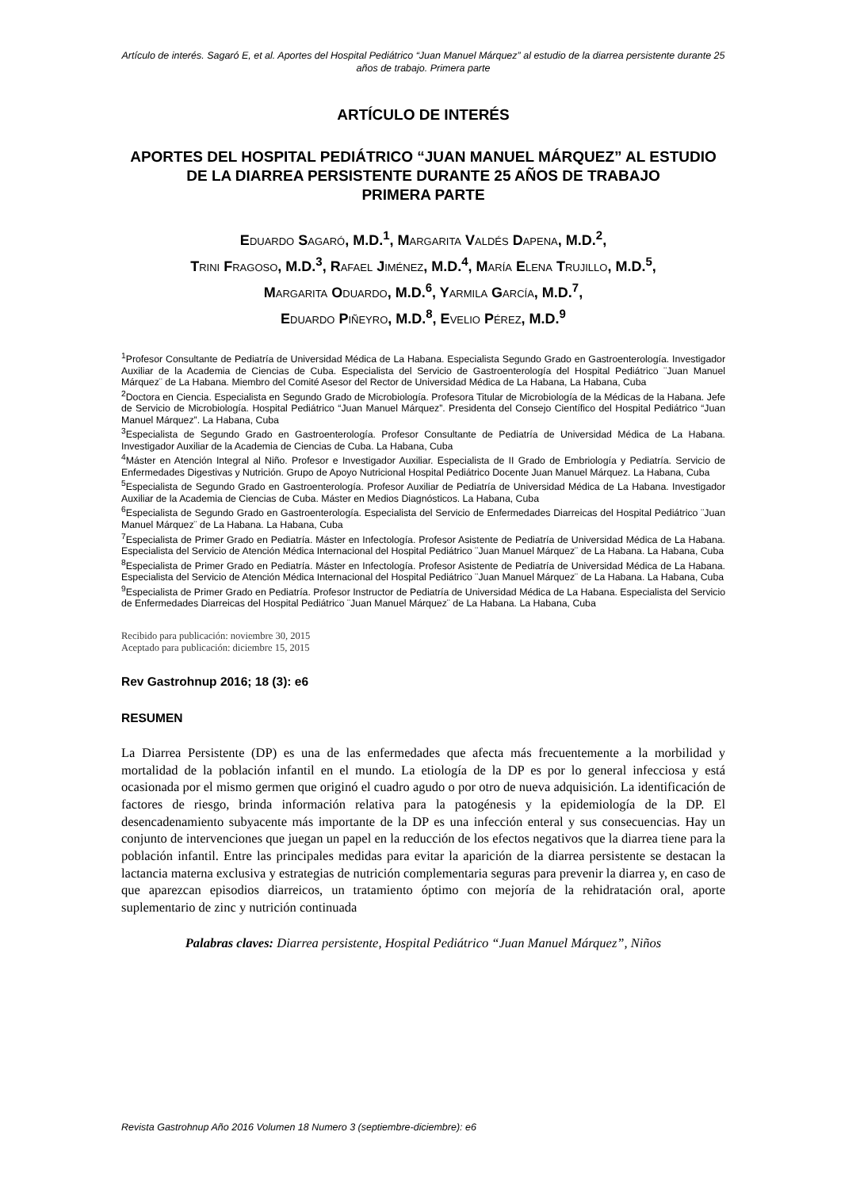Artículo de interés. Sagaró E, et al. Aportes del Hospital Pediátrico “Juan Manuel Márquez” al estudio de la diarrea persistente durante 25 años de trabajo. Primera parte
ARTÍCULO DE INTERÉS
APORTES DEL HOSPITAL PEDIÁTRICO “JUAN MANUEL MÁRQUEZ” AL ESTUDIO DE LA DIARREA PERSISTENTE DURANTE 25 AÑOS DE TRABAJO
PRIMERA PARTE
EDUARDO SAGARÓ, M.D.<sup>1</sup>, MARGARITA VALDÉS DAPENA, M.D.<sup>2</sup>,
TRINI FRAGOSO, M.D.<sup>3</sup>, RAFAEL JIMÉNEZ, M.D.<sup>4</sup>, MARÍA ELENA TRUJILLO, M.D.<sup>5</sup>,
MARGARITA ODUARDO, M.D.<sup>6</sup>, YARMILA GARCÍA, M.D.<sup>7</sup>,
EDUARDO PIÑEYRO, M.D.<sup>8</sup>, EVELIO PÉREZ, M.D.<sup>9</sup>
<sup>1</sup> Profesor Consultante de Pediatría de Universidad Médica de La Habana. Especialista Segundo Grado en Gastroenterología. Investigador Auxiliar de la Academia de Ciencias de Cuba. Especialista del Servicio de Gastroenterología del Hospital Pediátrico ¨Juan Manuel Márquez¨ de La Habana. Miembro del Comité Asesor del Rector de Universidad Médica de La Habana, La Habana, Cuba
<sup>2</sup> Doctora en Ciencia. Especialista en Segundo Grado de Microbiología. Profesora Titular de Microbiología de la Médicas de la Habana. Jefe de Servicio de Microbiología. Hospital Pediátrico “Juan Manuel Márquez”. Presidenta del Consejo Científico del Hospital Pediátrico “Juan Manuel Márquez”. La Habana, Cuba
<sup>3</sup> Especialista de Segundo Grado en Gastroenterología. Profesor Consultante de Pediatría de Universidad Médica de La Habana. Investigador Auxiliar de la Academia de Ciencias de Cuba. La Habana, Cuba
<sup>4</sup> Máster en Atención Integral al Niño. Profesor e Investigador Auxiliar. Especialista de II Grado de Embriología y Pediatría. Servicio de Enfermedades Digestivas y Nutrición. Grupo de Apoyo Nutricional Hospital Pediátrico Docente Juan Manuel Márquez. La Habana, Cuba
<sup>5</sup> Especialista de Segundo Grado en Gastroenterología. Profesor Auxiliar de Pediatría de Universidad Médica de La Habana. Investigador Auxiliar de la Academia de Ciencias de Cuba. Máster en Medios Diagnósticos. La Habana, Cuba
<sup>6</sup> Especialista de Segundo Grado en Gastroenterología. Especialista del Servicio de Enfermedades Diarreicas del Hospital Pediátrico ¨Juan Manuel Márquez¨ de La Habana. La Habana, Cuba
<sup>7</sup> Especialista de Primer Grado en Pediatría. Máster en Infectología. Profesor Asistente de Pediatría de Universidad Médica de La Habana. Especialista del Servicio de Atención Médica Internacional del Hospital Pediátrico ¨Juan Manuel Márquez¨ de La Habana. La Habana, Cuba
<sup>8</sup> Especialista de Primer Grado en Pediatría. Máster en Infectología. Profesor Asistente de Pediatría de Universidad Médica de La Habana. Especialista del Servicio de Atención Médica Internacional del Hospital Pediátrico ¨Juan Manuel Márquez¨ de La Habana. La Habana, Cuba
<sup>9</sup> Especialista de Primer Grado en Pediatría. Profesor Instructor de Pediatría de Universidad Médica de La Habana. Especialista del Servicio de Enfermedades Diarreicas del Hospital Pediátrico ¨Juan Manuel Márquez¨ de La Habana. La Habana, Cuba
Recibido para publicación: noviembre 30, 2015
Aceptado para publicación: diciembre 15, 2015
Rev Gastrohnup 2016; 18 (3): e6
RESUMEN
La Diarrea Persistente (DP) es una de las enfermedades que afecta más frecuentemente a la morbilidad y mortalidad de la población infantil en el mundo. La etiología de la DP es por lo general infecciosa y está ocasionada por el mismo germen que originó el cuadro agudo o por otro de nueva adquisición. La identificación de factores de riesgo, brinda información relativa para la patogénesis y la epidemiología de la DP. El desencadenamiento subyacente más importante de la DP es una infección enteral y sus consecuencias. Hay un conjunto de intervenciones que juegan un papel en la reducción de los efectos negativos que la diarrea tiene para la población infantil. Entre las principales medidas para evitar la aparición de la diarrea persistente se destacan la lactancia materna exclusiva y estrategias de nutrición complementaria seguras para prevenir la diarrea y, en caso de que aparezcan episodios diarreicos, un tratamiento óptimo con mejoría de la rehidratación oral, aporte suplementario de zinc y nutrición continuada
Palabras claves: Diarrea persistente, Hospital Pediátrico “Juan Manuel Márquez”, Niños
Revista Gastrohnup Año 2016 Volumen 18 Numero 3 (septiembre-diciembre): e6